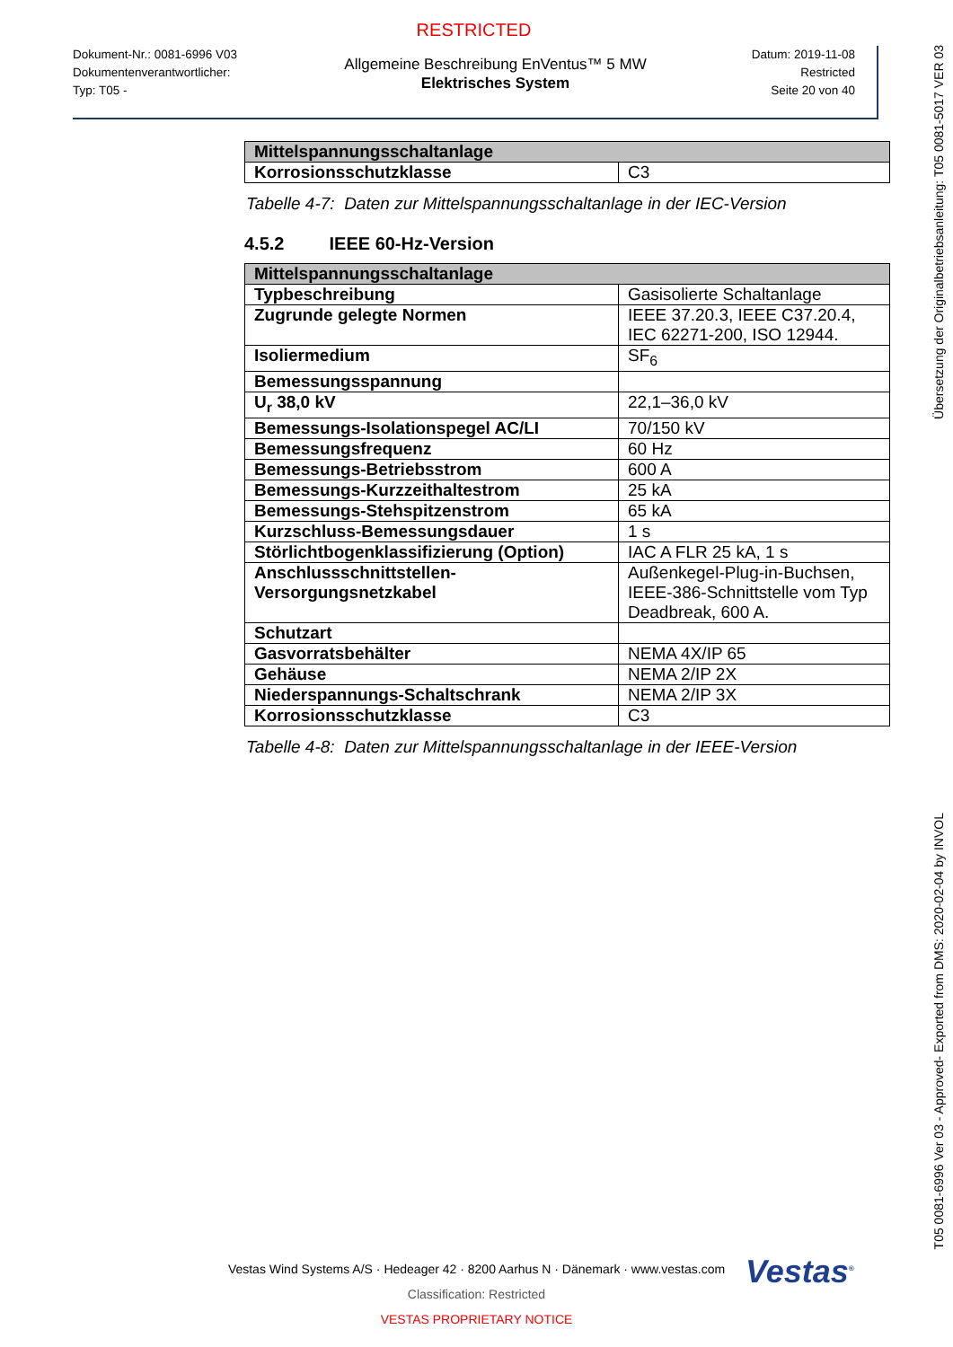RESTRICTED
Dokument-Nr.: 0081-6996 V03
Dokumentenverantwortlicher:
Typ: T05 -
Allgemeine Beschreibung EnVentus™ 5 MW
Elektrisches System
Datum: 2019-11-08
Restricted
Seite 20 von 40
| Mittelspannungsschaltanlage | |
| --- | --- |
| Korrosionsschutzklasse | C3 |
Tabelle 4-7: Daten zur Mittelspannungsschaltanlage in der IEC-Version
4.5.2 IEEE 60-Hz-Version
| Mittelspannungsschaltanlage | |
| --- | --- |
| Typbeschreibung | Gasisolierte Schaltanlage |
| Zugrunde gelegte Normen | IEEE 37.20.3, IEEE C37.20.4, IEC 62271-200, ISO 12944. |
| Isoliermedium | SF<sub>6</sub> |
| Bemessungsspannung | |
| U<sub>r</sub> 38,0 kV | 22,1–36,0 kV |
| Bemessungs-Isolationspegel AC/LI | 70/150 kV |
| Bemessungsfrequenz | 60 Hz |
| Bemessungs-Betriebsstrom | 600 A |
| Bemessungs-Kurzzeithaltestrom | 25 kA |
| Bemessungs-Stehspitzenstrom | 65 kA |
| Kurzschluss-Bemessungsdauer | 1 s |
| Störlichtbogenklassifizierung (Option) | IAC A FLR 25 kA, 1 s |
| Anschlussschnittstellen-Versorgungsnetzkabel | Außenkegel-Plug-in-Buchsen, IEEE-386-Schnittstelle vom Typ Deadbreak, 600 A. |
| Schutzart | |
| Gasvorratsbehälter | NEMA 4X/IP 65 |
| Gehäuse | NEMA 2/IP 2X |
| Niederspannungs-Schaltschrank | NEMA 2/IP 3X |
| Korrosionsschutzklasse | C3 |
Tabelle 4-8: Daten zur Mittelspannungsschaltanlage in der IEEE-Version
Übersetzung der Originalbetriebsanleitung: T05 0081-5017 VER 03
T05 0081-6996 Ver 03 - Approved- Exported from DMS: 2020-02-04 by INVOL
Vestas<sup>®</sup>
Vestas Wind Systems A/S · Hedeager 42 · 8200 Aarhus N · Dänemark · www.vestas.com
Classification: Restricted
VESTAS PROPRIETARY NOTICE